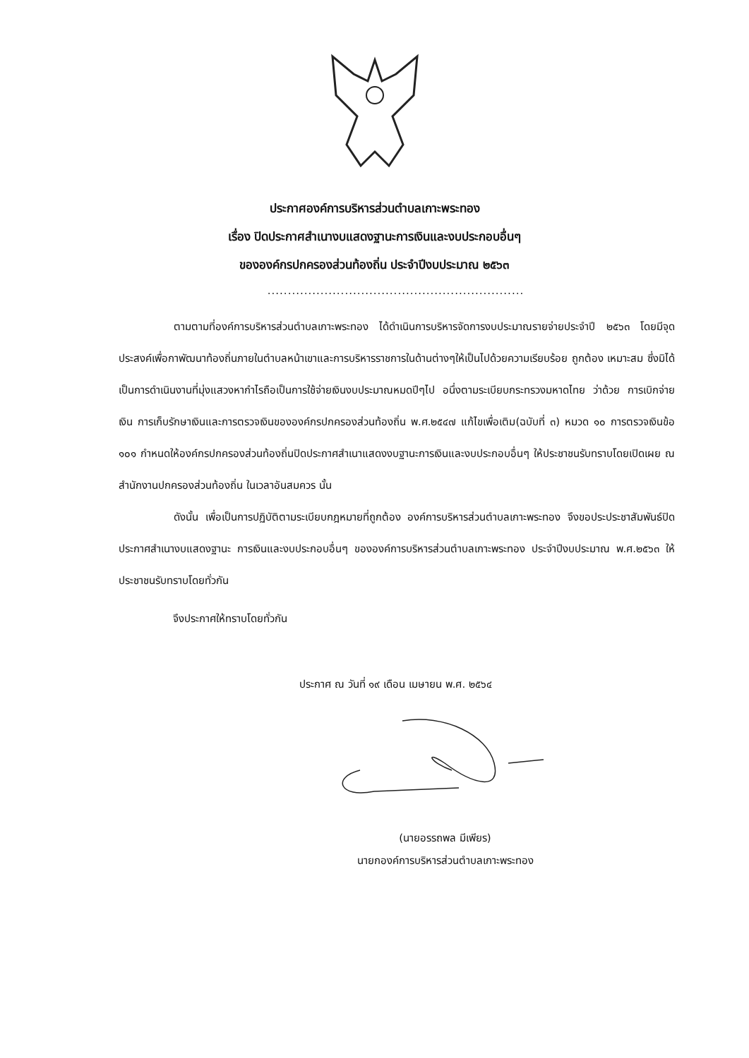ประกาศองค์การบริหารส่วนตำบลเกาะพระทอง
เรื่อง ปิดประกาศสำเนางบแสดงฐานะการเงินและงบประกอบอื่นๆ
ขององค์กรปกครองส่วนท้องถิ่น ประจำปีงบประมาณ ๒๕๖๓
...............................................................
ตามตามที่องค์การบริหารส่วนตำบลเกาะพระทอง ได้ดำเนินการบริหารจัดการงบประมาณรายจ่ายประจำปี ๒๕๖๓ โดยมีจุดประสงค์เพื่อกาพัฒนาท้องถิ่นภายในตำบลหน้าเขาและการบริหารราชการในด้านต่างๆให้เป็นไปด้วยความเรียบร้อย ถูกต้อง เหมาะสม ซึ่งมิได้เป็นการดำเนินงานที่มุ่งแสวงหากำไรถือเป็นการใช้จ่ายเงินงบประมาณหมดปีๆไป อนึ่งตามระเบียบกระทรวงมหาดไทย ว่าด้วย การเบิกจ่ายเงิน การเก็บรักษาเงินและการตรวจเงินขององค์กรปกครองส่วนท้องถิ่น พ.ศ.๒๕๔๗ แก้ไขเพื่อเติม(ฉบับที่ ๓) หมวด ๑๐ การตรวจเงินข้อ ๑๐๑ กำหนดให้องค์กรปกครองส่วนท้องถิ่นปิดประกาศสำเนาแสดงงบฐานะการเงินและงบประกอบอื่นๆ ให้ประชาชนรับทราบโดยเปิดเผย ณ สำนักงานปกครองส่วนท้องถิ่น ในเวลาอันสมควร นั้น
ดังนั้น เพื่อเป็นการปฏิบัติตามระเบียบกฎหมายที่ถูกต้อง องค์การบริหารส่วนตำบลเกาะพระทอง จึงขอประประชาสัมพันธ์ปิดประกาศสำเนางบแสดงฐานะ การเงินและงบประกอบอื่นๆ ขององค์การบริหารส่วนตำบลเกาะพระทอง ประจำปีงบประมาณ พ.ศ.๒๕๖๓ ให้ประชาชนรับทราบโดยทั่วกัน
จึงประกาศให้ทราบโดยทั่วกัน
ประกาศ ณ วันที่ ๑๙ เดือน เมษายน พ.ศ. ๒๕๖๔
(นายอรรถพล มีเพียร)
นายกองค์การบริหารส่วนตำบลเกาะพระทอง